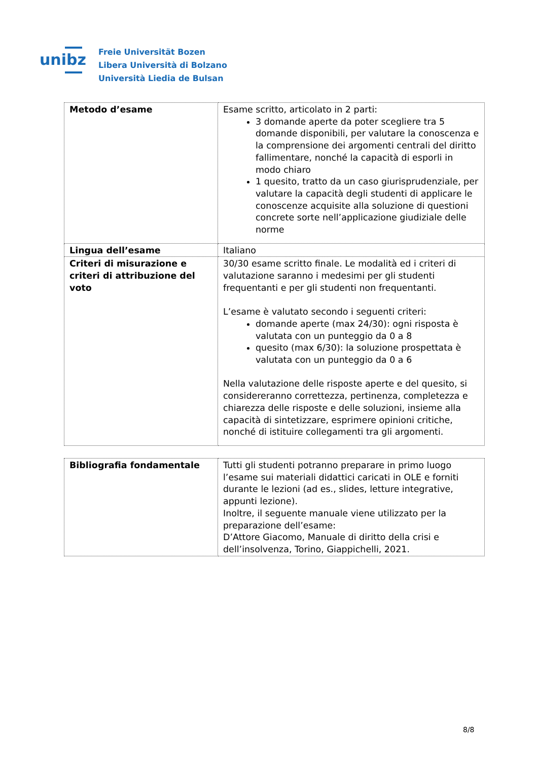unibz
Freie Universität Bozen
Libera Università di Bolzano
Università Liedia de Bulsan
| Metodo d’esame | Esame scritto, articolato in 2 parti: 3 domande aperte da poter scegliere tra 5 domande disponibili, per valutare la conoscenza e la comprensione dei argomenti centrali del diritto fallimentare, nonché la capacità di esporli in modo chiaro 1 quesito, tratto da un caso giurisprudenziale, per valutare la capacità degli studenti di applicare le conoscenze acquisite alla soluzione di questioni concrete sorte nell’applicazione giudiziale delle norme |
| Lingua dell’esame | Italiano |
| Criteri di misurazione e criteri di attribuzione del voto | 30/30 esame scritto finale. Le modalità ed i criteri di valutazione saranno i medesimi per gli studenti frequentanti e per gli studenti non frequentanti. L’esame è valutato secondo i seguenti criteri: domande aperte (max 24/30): ogni risposta è valutata con un punteggio da 0 a 8 quesito (max 6/30): la soluzione prospettata è valutata con un punteggio da 0 a 6 Nella valutazione delle risposte aperte e del quesito, si considereranno correttezza, pertinenza, completezza e chiarezza delle risposte e delle soluzioni, insieme alla capacità di sintetizzare, esprimere opinioni critiche, nonché di istituire collegamenti tra gli argomenti. |
| Bibliografia fondamentale | Tutti gli studenti potranno preparare in primo luogo l’esame sui materiali didattici caricati in OLE e forniti durante le lezioni (ad es., slides, letture integrative, appunti lezione). Inoltre, il seguente manuale viene utilizzato per la preparazione dell’esame: D’Attore Giacomo, Manuale di diritto della crisi e dell’insolvenza, Torino, Giappichelli, 2021. |
8/8